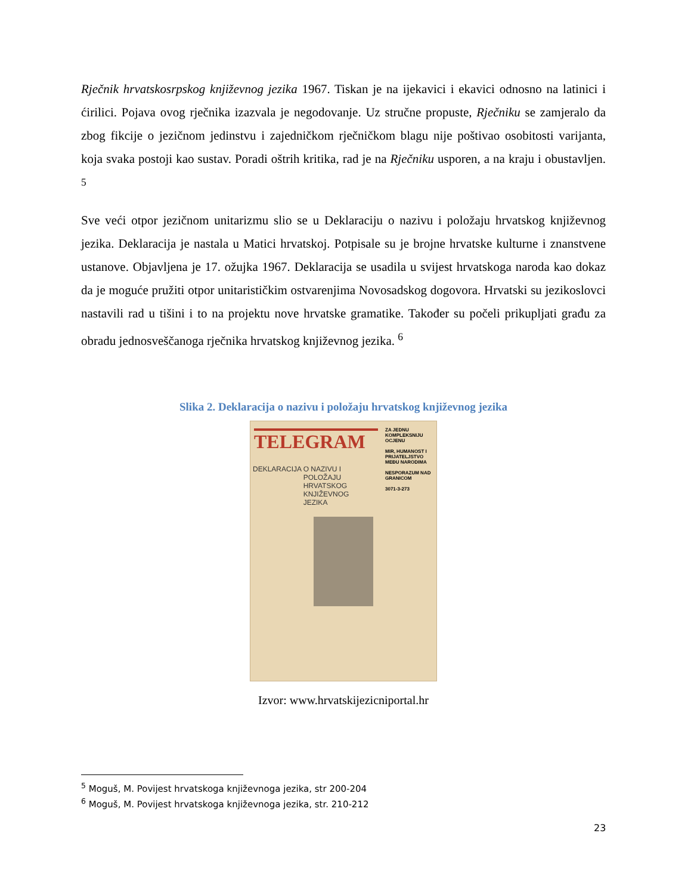Rječnik hrvatskosrpskog književnog jezika 1967. Tiskan je na ijekavici i ekavici odnosno na latinici i ćirilici. Pojava ovog rječnika izazvala je negodovanje. Uz stručne propuste, Rječniku se zamjeralo da zbog fikcije o jezičnom jedinstvu i zajedničkom rječničkom blagu nije poštivao osobitosti varijanta, koja svaka postoji kao sustav. Poradi oštrih kritika, rad je na Rječniku usporen, a na kraju i obustavljen. <sup>5</sup>
Sve veći otpor jezičnom unitarizmu slio se u Deklaraciju o nazivu i položaju hrvatskog književnog jezika. Deklaracija je nastala u Matici hrvatskoj. Potpisale su je brojne hrvatske kulturne i znanstvene ustanove. Objavljena je 17. ožujka 1967. Deklaracija se usadila u svijest hrvatskoga naroda kao dokaz da je moguće pružiti otpor unitarističkim ostvarenjima Novosadskog dogovora. Hrvatski su jezikoslovci nastavili rad u tišini i to na projektu nove hrvatske gramatike. Također su počeli prikupljati građu za obradu jednosveščanoga rječnika hrvatskog književnog jezika. <sup>6</sup>
Slika 2. Deklaracija o nazivu i položaju hrvatskog književnog jezika
TELEGRAM
ZA JEDNU KOMPLEKSNIJU OCJENU
MIR, HUMANOST I PRIJATELJSTVO MEĐU NARODIMA
NESPORAZUM NAD GRANICOM
3071-3-273
DEKLARACIJA O NAZIVU I POLOŽAJU HRVATSKOG KNJIŽEVNOG JEZIKA
Izvor: www.hrvatskijezicniportal.hr
<sup>5</sup> Moguš, M. Povijest hrvatskoga književnoga jezika, str 200-204
<sup>6</sup> Moguš, M. Povijest hrvatskoga književnoga jezika, str. 210-212
23